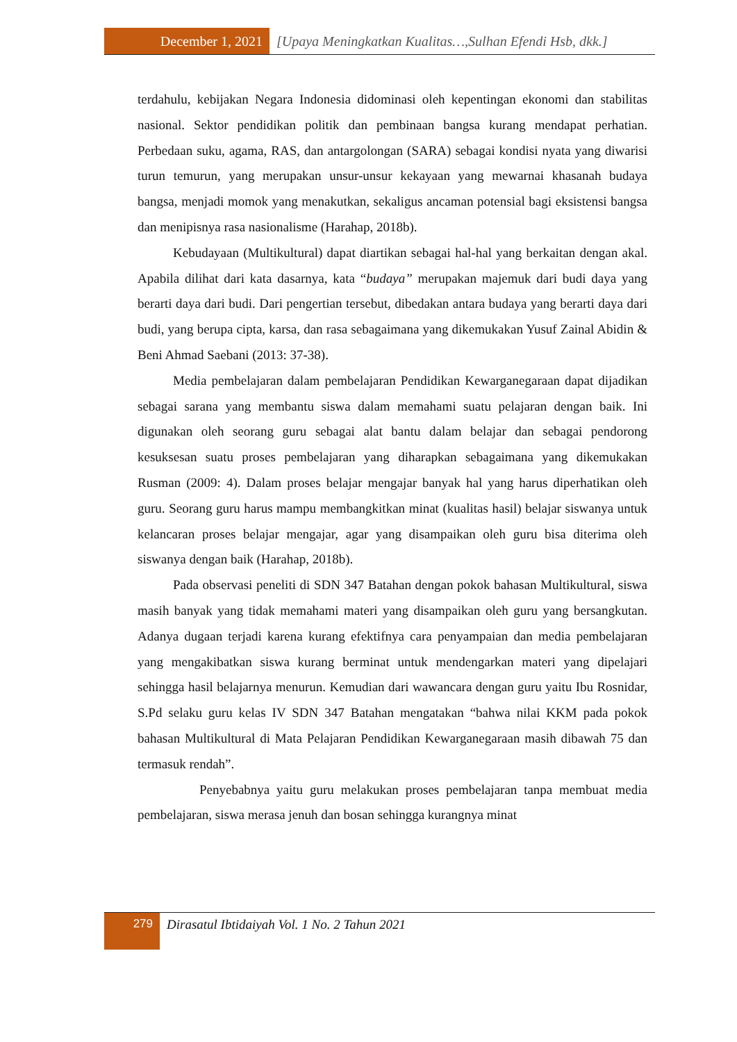December 1, 2021 [Upaya Meningkatkan Kualitas…,Sulhan Efendi Hsb, dkk.]
terdahulu, kebijakan Negara Indonesia didominasi oleh kepentingan ekonomi dan stabilitas nasional. Sektor pendidikan politik dan pembinaan bangsa kurang mendapat perhatian. Perbedaan suku, agama, RAS, dan antargolongan (SARA) sebagai kondisi nyata yang diwarisi turun temurun, yang merupakan unsur-unsur kekayaan yang mewarnai khasanah budaya bangsa, menjadi momok yang menakutkan, sekaligus ancaman potensial bagi eksistensi bangsa dan menipisnya rasa nasionalisme (Harahap, 2018b).
Kebudayaan (Multikultural) dapat diartikan sebagai hal-hal yang berkaitan dengan akal. Apabila dilihat dari kata dasarnya, kata “budaya” merupakan majemuk dari budi daya yang berarti daya dari budi. Dari pengertian tersebut, dibedakan antara budaya yang berarti daya dari budi, yang berupa cipta, karsa, dan rasa sebagaimana yang dikemukakan Yusuf Zainal Abidin & Beni Ahmad Saebani (2013: 37-38).
Media pembelajaran dalam pembelajaran Pendidikan Kewarganegaraan dapat dijadikan sebagai sarana yang membantu siswa dalam memahami suatu pelajaran dengan baik. Ini digunakan oleh seorang guru sebagai alat bantu dalam belajar dan sebagai pendorong kesuksesan suatu proses pembelajaran yang diharapkan sebagaimana yang dikemukakan Rusman (2009: 4). Dalam proses belajar mengajar banyak hal yang harus diperhatikan oleh guru. Seorang guru harus mampu membangkitkan minat (kualitas hasil) belajar siswanya untuk kelancaran proses belajar mengajar, agar yang disampaikan oleh guru bisa diterima oleh siswanya dengan baik (Harahap, 2018b).
Pada observasi peneliti di SDN 347 Batahan dengan pokok bahasan Multikultural, siswa masih banyak yang tidak memahami materi yang disampaikan oleh guru yang bersangkutan. Adanya dugaan terjadi karena kurang efektifnya cara penyampaian dan media pembelajaran yang mengakibatkan siswa kurang berminat untuk mendengarkan materi yang dipelajari sehingga hasil belajarnya menurun. Kemudian dari wawancara dengan guru yaitu Ibu Rosnidar, S.Pd selaku guru kelas IV SDN 347 Batahan mengatakan “bahwa nilai KKM pada pokok bahasan Multikultural di Mata Pelajaran Pendidikan Kewarganegaraan masih dibawah 75 dan termasuk rendah”.
Penyebabnya yaitu guru melakukan proses pembelajaran tanpa membuat media pembelajaran, siswa merasa jenuh dan bosan sehingga kurangnya minat
279
Dirasatul Ibtidaiyah Vol. 1 No. 2 Tahun 2021